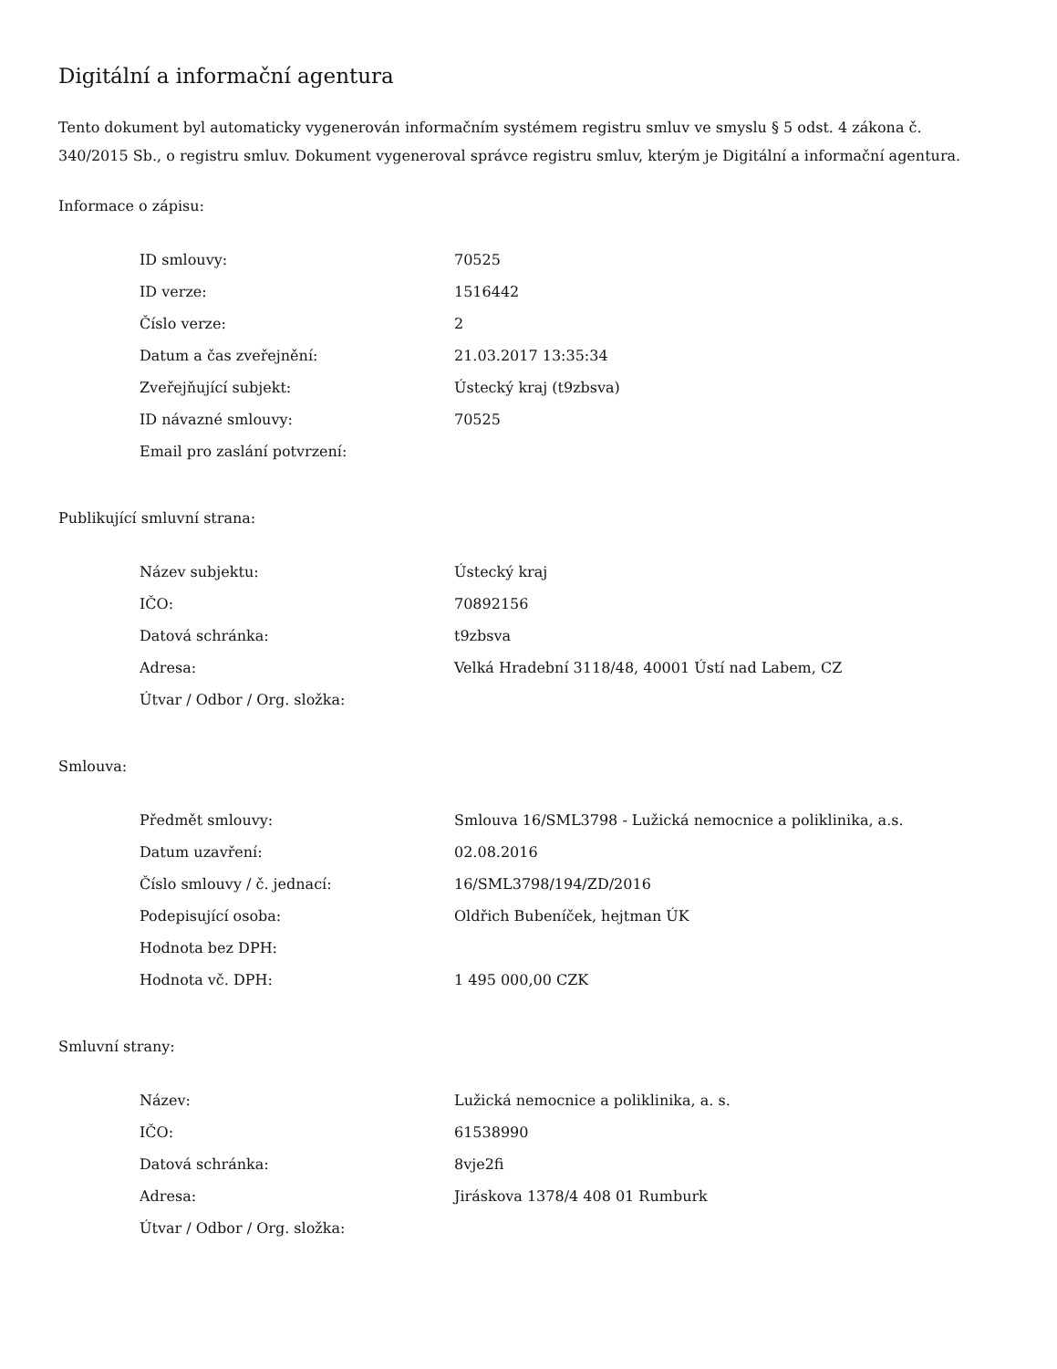Digitální a informační agentura
Tento dokument byl automaticky vygenerován informačním systémem registru smluv ve smyslu § 5 odst. 4 zákona č. 340/2015 Sb., o registru smluv. Dokument vygeneroval správce registru smluv, kterým je Digitální a informační agentura.
Informace o zápisu:
| ID smlouvy: | 70525 |
| ID verze: | 1516442 |
| Číslo verze: | 2 |
| Datum a čas zveřejnění: | 21.03.2017 13:35:34 |
| Zveřejňující subjekt: | Ústecký kraj (t9zbsva) |
| ID návazné smlouvy: | 70525 |
| Email pro zaslání potvrzení: | |
Publikující smluvní strana:
| Název subjektu: | Ústecký kraj |
| IČO: | 70892156 |
| Datová schránka: | t9zbsva |
| Adresa: | Velká Hradební 3118/48, 40001 Ústí nad Labem, CZ |
| Útvar / Odbor / Org. složka: | |
Smlouva:
| Předmět smlouvy: | Smlouva 16/SML3798 - Lužická nemocnice a poliklinika, a.s. |
| Datum uzavření: | 02.08.2016 |
| Číslo smlouvy / č. jednací: | 16/SML3798/194/ZD/2016 |
| Podepisující osoba: | Oldřich Bubeníček, hejtman ÚK |
| Hodnota bez DPH: | |
| Hodnota vč. DPH: | 1 495 000,00 CZK |
Smluvní strany:
| Název: | Lužická nemocnice a poliklinika, a. s. |
| IČO: | 61538990 |
| Datová schránka: | 8vje2fi |
| Adresa: | Jiráskova 1378/4 408 01 Rumburk |
| Útvar / Odbor / Org. složka: | |